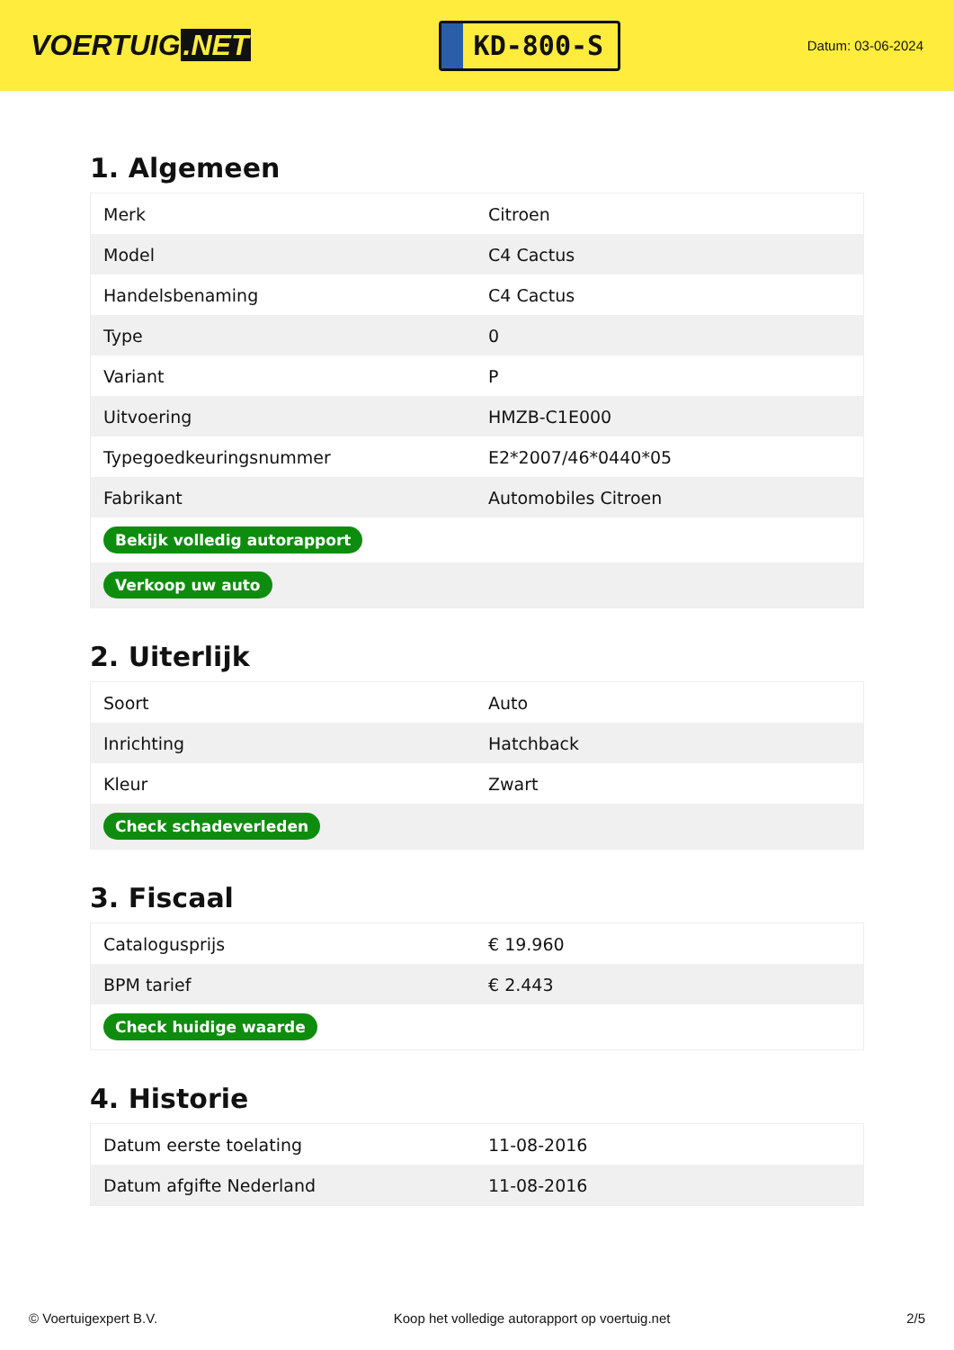VOERTUIG.NET
KD-800-S
Datum: 03-06-2024
1. Algemeen
| Merk | Citroen |
| Model | C4 Cactus |
| Handelsbenaming | C4 Cactus |
| Type | 0 |
| Variant | P |
| Uitvoering | HMZB-C1E000 |
| Typegoedkeuringsnummer | E2*2007/46*0440*05 |
| Fabrikant | Automobiles Citroen |
| Bekijk volledig autorapport | |
| Verkoop uw auto | |
2. Uiterlijk
| Soort | Auto |
| Inrichting | Hatchback |
| Kleur | Zwart |
| Check schadeverleden | |
3. Fiscaal
| Catalogusprijs | € 19.960 |
| BPM tarief | € 2.443 |
| Check huidige waarde | |
4. Historie
| Datum eerste toelating | 11-08-2016 |
| Datum afgifte Nederland | 11-08-2016 |
© Voertuigexpert B.V. Koop het volledige autorapport op voertuig.net 2/5